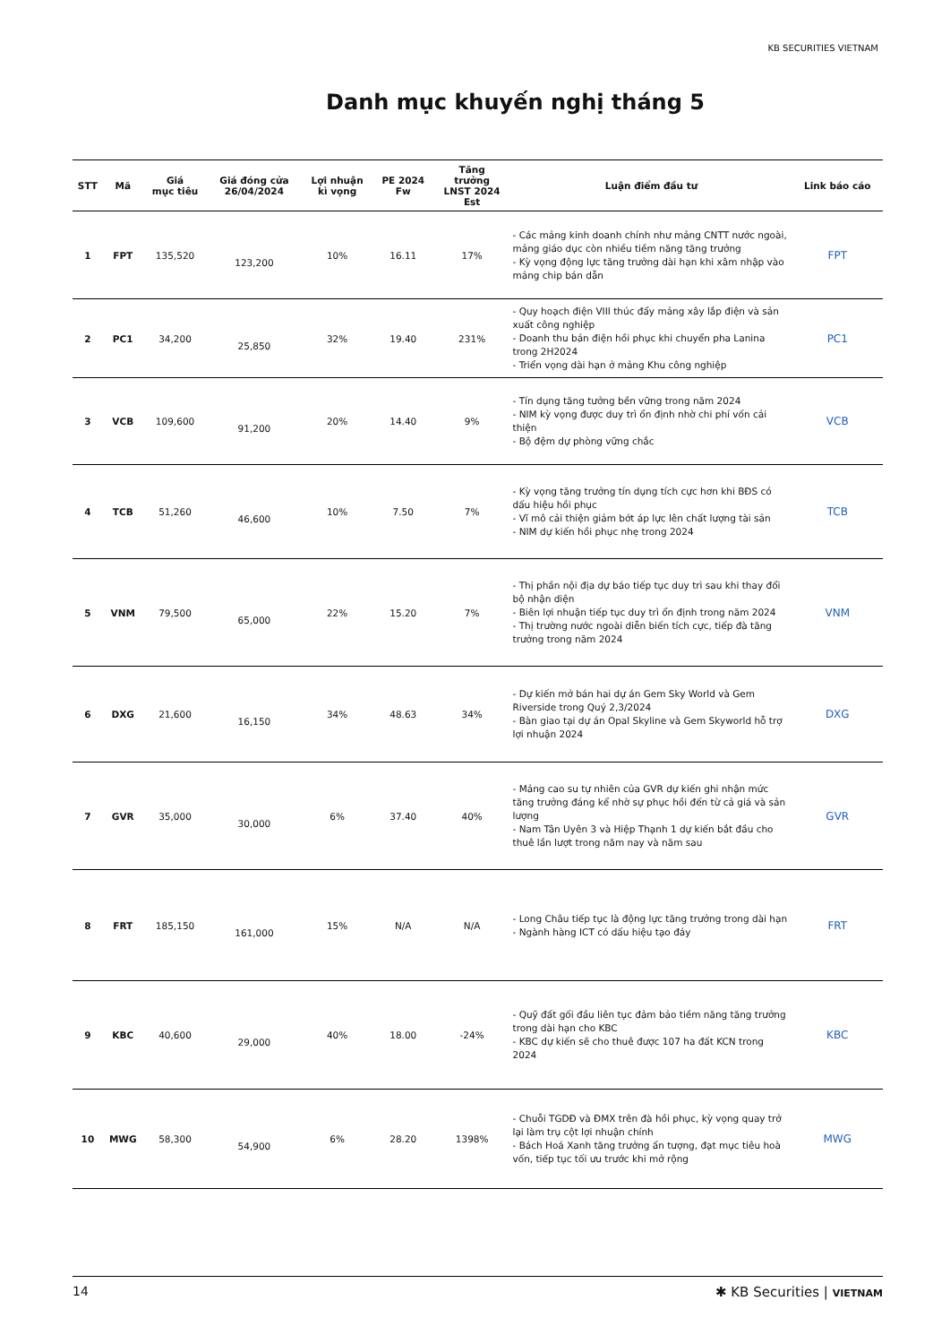KB SECURITIES VIETNAM
Danh mục khuyến nghị tháng 5
| STT | Mã | Giá mục tiêu | Giá đóng cửa 26/04/2024 | Lợi nhuận kì vọng | PE 2024 Fw | Tăng trưởng LNST 2024 Est | Luận điểm đầu tư | Link báo cáo |
| --- | --- | --- | --- | --- | --- | --- | --- | --- |
| 1 | FPT | 135,520 | 123,200 | 10% | 16.11 | 17% | - Các mảng kinh doanh chính như mảng CNTT nước ngoài, mảng giáo dục còn nhiều tiềm năng tăng trưởng - Kỳ vọng động lực tăng trưởng dài hạn khi xâm nhập vào mảng chip bán dẫn | FPT |
| 2 | PC1 | 34,200 | 25,850 | 32% | 19.40 | 231% | - Quy hoạch điện VIII thúc đẩy mảng xây lắp điện và sản xuất công nghiệp - Doanh thu bán điện hồi phục khi chuyển pha Lanina trong 2H2024 - Triển vọng dài hạn ở mảng Khu công nghiệp | PC1 |
| 3 | VCB | 109,600 | 91,200 | 20% | 14.40 | 9% | - Tín dụng tăng tưởng bền vững trong năm 2024 - NIM kỳ vọng được duy trì ổn định nhờ chi phí vốn cải thiện - Bộ đệm dự phòng vững chắc | VCB |
| 4 | TCB | 51,260 | 46,600 | 10% | 7.50 | 7% | - Kỳ vọng tăng trưởng tín dụng tích cực hơn khi BĐS có dấu hiệu hồi phục - Vĩ mô cải thiện giảm bớt áp lực lên chất lượng tài sản - NIM dự kiến hồi phục nhẹ trong 2024 | TCB |
| 5 | VNM | 79,500 | 65,000 | 22% | 15.20 | 7% | - Thị phần nội địa dự báo tiếp tục duy trì sau khi thay đổi bộ nhận diện - Biên lợi nhuận tiếp tục duy trì ổn định trong năm 2024 - Thị trường nước ngoài diễn biến tích cực, tiếp đà tăng trưởng trong năm 2024 | VNM |
| 6 | DXG | 21,600 | 16,150 | 34% | 48.63 | 34% | - Dự kiến mở bán hai dự án Gem Sky World và Gem Riverside trong Quý 2,3/2024 - Bàn giao tại dự án Opal Skyline và Gem Skyworld hỗ trợ lợi nhuận 2024 | DXG |
| 7 | GVR | 35,000 | 30,000 | 6% | 37.40 | 40% | - Mảng cao su tự nhiên của GVR dự kiến ghi nhận mức tăng trưởng đáng kể nhờ sự phục hồi đến từ cả giá và sản lượng - Nam Tân Uyên 3 và Hiệp Thạnh 1 dự kiến bắt đầu cho thuê lần lượt trong năm nay và năm sau | GVR |
| 8 | FRT | 185,150 | 161,000 | 15% | N/A | N/A | - Long Châu tiếp tục là động lực tăng trưởng trong dài hạn - Ngành hàng ICT có dấu hiệu tạo đáy | FRT |
| 9 | KBC | 40,600 | 29,000 | 40% | 18.00 | -24% | - Quỹ đất gối đầu liên tục đảm bảo tiềm năng tăng trưởng trong dài hạn cho KBC - KBC dự kiến sẽ cho thuê được 107 ha đất KCN trong 2024 | KBC |
| 10 | MWG | 58,300 | 54,900 | 6% | 28.20 | 1398% | - Chuỗi TGDĐ và ĐMX trên đà hồi phục, kỳ vọng quay trở lại làm trụ cột lợi nhuận chính - Bách Hoá Xanh tăng trưởng ấn tượng, đạt mục tiêu hoà vốn, tiếp tục tối ưu trước khi mở rộng | MWG |
14 ✱ KB Securities | VIETNAM